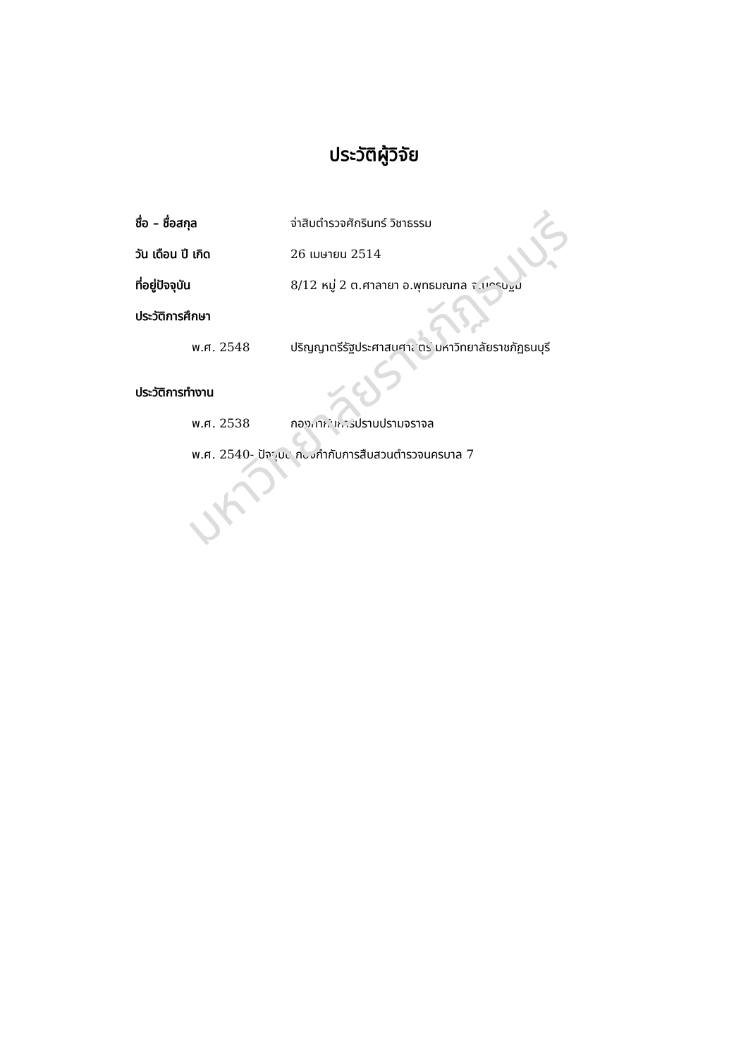ประวัติผู้วิจัย
ชื่อ – ชื่อสกุล จ่าสิบตำรวจศักรินทร์ วิชาธรรม
วัน เดือน ปี เกิด 26 เมษายน 2514
ที่อยู่ปัจจุบัน
8/12 หมู่ 2 ต.ศาลายา อ.พุทธมณฑล จ.นครปฐม
ประวัติการศึกษา
พ.ศ. 2548
ปริญญาตรีรัฐประศาสนศาสตร์ มหาวิทยาลัยราชภัฏธนบุรี
ประวัติการทำงาน
พ.ศ. 2538 กองกำกับการปราบปรามจราจล
พ.ศ. 2540- ปัจจุบัน กองกำกับการสืบสวนตำรวจนครบาล 7
มหาวิทยาลัยราชภัฏธนบุรี